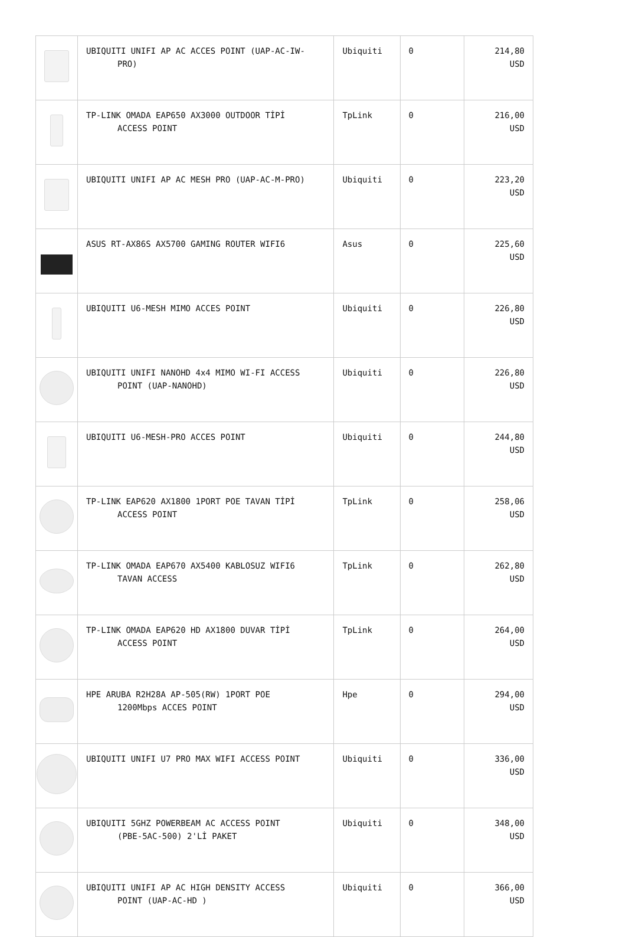| | UBIQUITI UNIFI AP AC ACCES POINT (UAP-AC-IW- PRO) | Ubiquiti | 0 | 214,80 USD |
| | TP-LINK OMADA EAP650 AX3000 OUTDOOR TİPİ ACCESS POINT | TpLink | 0 | 216,00 USD |
| | UBIQUITI UNIFI AP AC MESH PRO (UAP-AC-M-PRO) | Ubiquiti | 0 | 223,20 USD |
| | ASUS RT-AX86S AX5700 GAMING ROUTER WIFI6 | Asus | 0 | 225,60 USD |
| | UBIQUITI U6-MESH MIMO ACCES POINT | Ubiquiti | 0 | 226,80 USD |
| | UBIQUITI UNIFI NANOHD 4x4 MIMO WI-FI ACCESS POINT (UAP-NANOHD) | Ubiquiti | 0 | 226,80 USD |
| | UBIQUITI U6-MESH-PRO ACCES POINT | Ubiquiti | 0 | 244,80 USD |
| | TP-LINK EAP620 AX1800 1PORT POE TAVAN TİPİ ACCESS POINT | TpLink | 0 | 258,06 USD |
| | TP-LINK OMADA EAP670 AX5400 KABLOSUZ WIFI6 TAVAN ACCESS | TpLink | 0 | 262,80 USD |
| | TP-LINK OMADA EAP620 HD AX1800 DUVAR TİPİ ACCESS POINT | TpLink | 0 | 264,00 USD |
| | HPE ARUBA R2H28A AP-505(RW) 1PORT POE 1200Mbps ACCES POINT | Hpe | 0 | 294,00 USD |
| | UBIQUITI UNIFI U7 PRO MAX WIFI ACCESS POINT | Ubiquiti | 0 | 336,00 USD |
| | UBIQUITI 5GHZ POWERBEAM AC ACCESS POINT (PBE-5AC-500) 2'Lİ PAKET | Ubiquiti | 0 | 348,00 USD |
| | UBIQUITI UNIFI AP AC HIGH DENSITY ACCESS POINT (UAP-AC-HD ) | Ubiquiti | 0 | 366,00 USD |